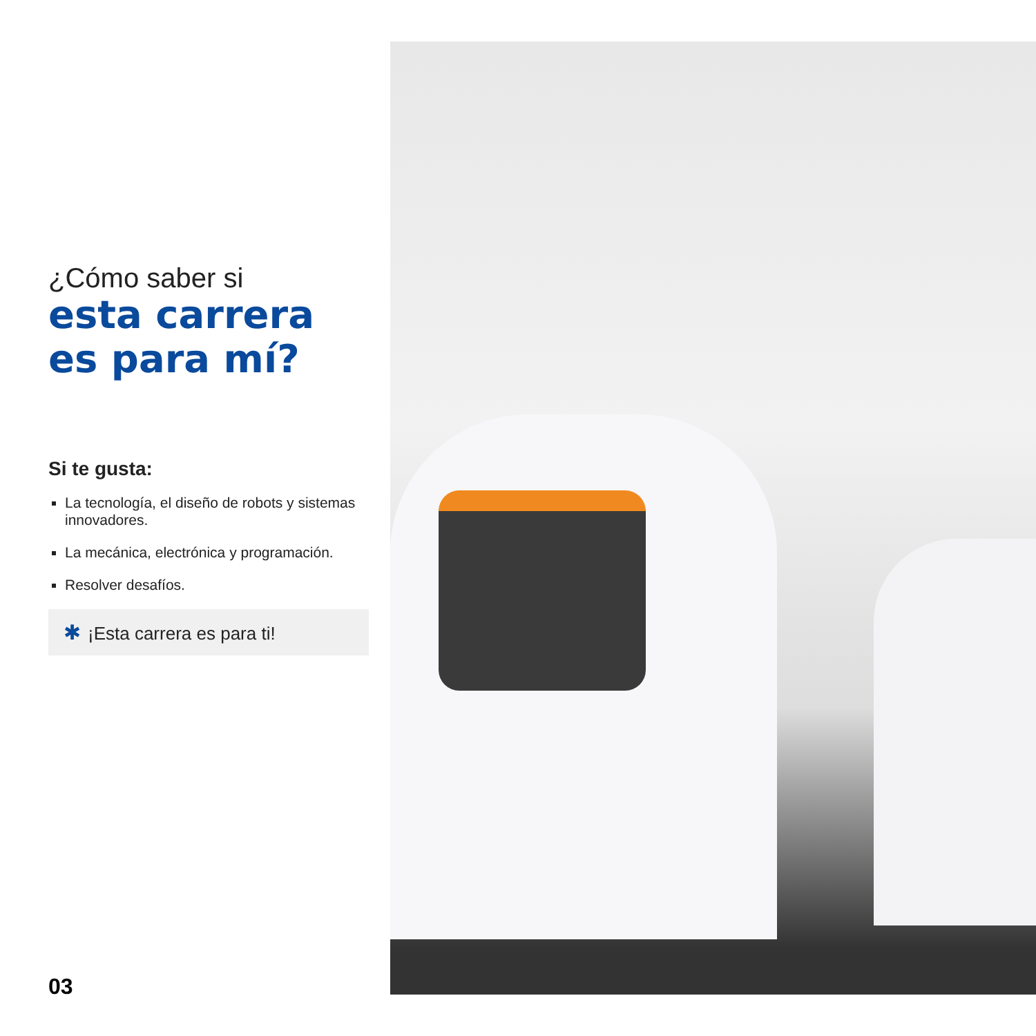¿Cómo saber si
esta carrera es para mí?
Si te gusta:
La tecnología, el diseño de robots y sistemas innovadores.
La mecánica, electrónica y programación.
Resolver desafíos.
✱ ¡Esta carrera es para ti!
03